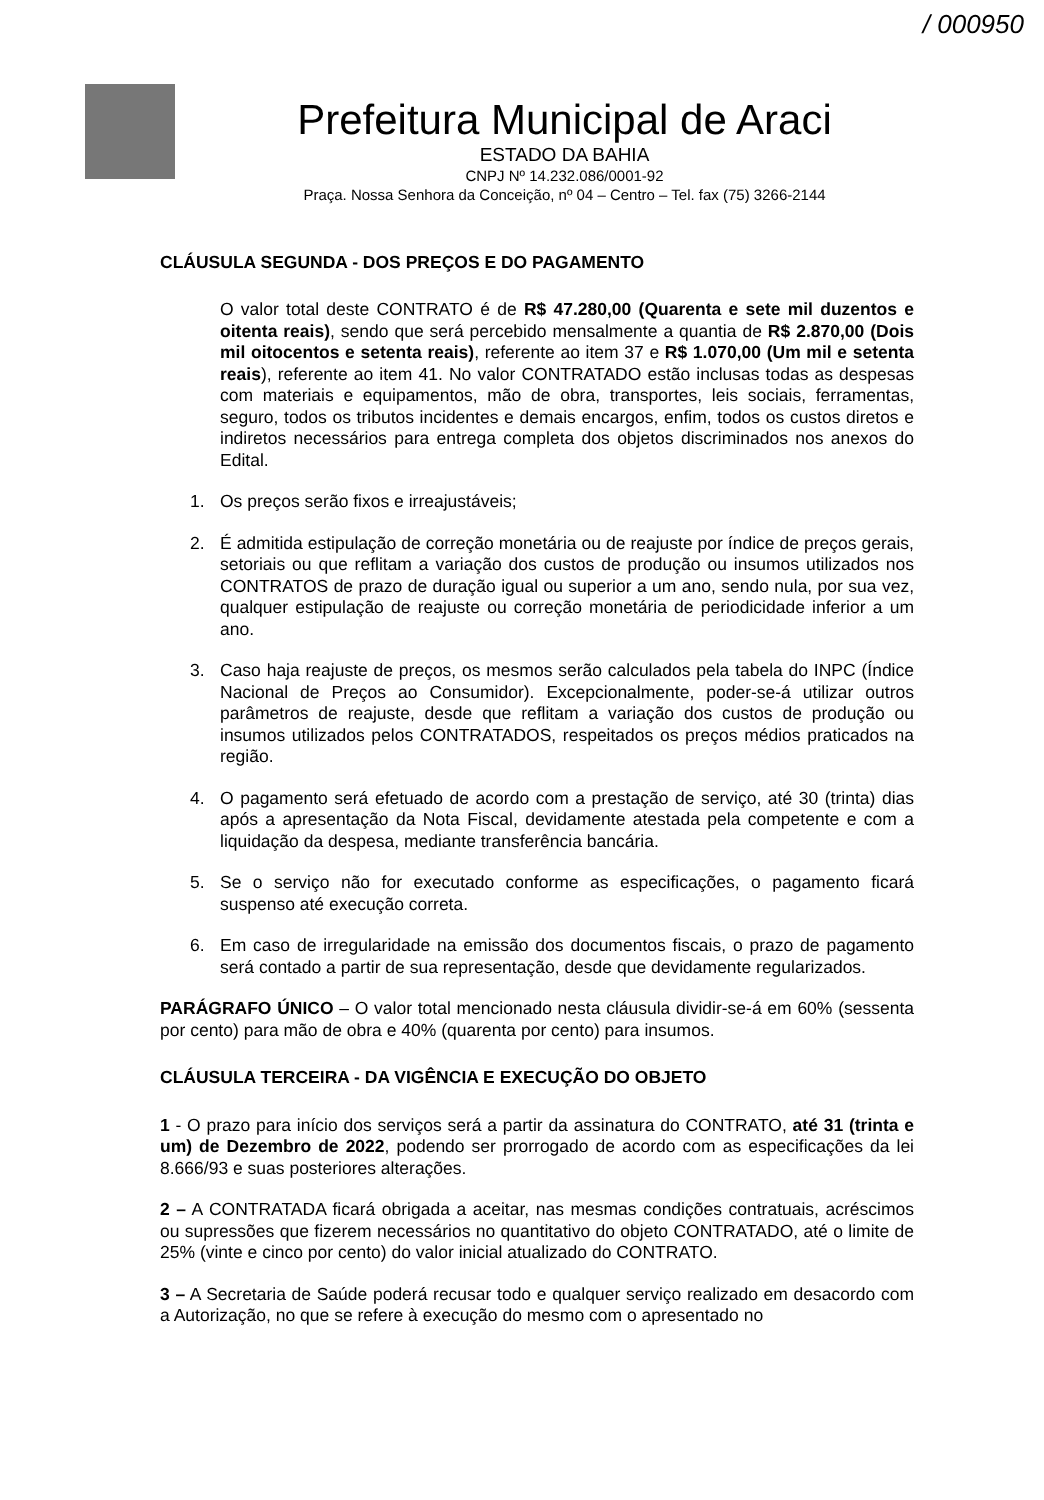/ 000950
Prefeitura Municipal de Araci
ESTADO DA BAHIA
CNPJ Nº 14.232.086/0001-92
Praça. Nossa Senhora da Conceição, nº 04 – Centro – Tel. fax (75) 3266-2144
CLÁUSULA SEGUNDA - DOS PREÇOS E DO PAGAMENTO
O valor total deste CONTRATO é de R$ 47.280,00 (Quarenta e sete mil duzentos e oitenta reais), sendo que será percebido mensalmente a quantia de R$ 2.870,00 (Dois mil oitocentos e setenta reais), referente ao item 37 e R$ 1.070,00 (Um mil e setenta reais), referente ao item 41. No valor CONTRATADO estão inclusas todas as despesas com materiais e equipamentos, mão de obra, transportes, leis sociais, ferramentas, seguro, todos os tributos incidentes e demais encargos, enfim, todos os custos diretos e indiretos necessários para entrega completa dos objetos discriminados nos anexos do Edital.
1. Os preços serão fixos e irreajustáveis;
2. É admitida estipulação de correção monetária ou de reajuste por índice de preços gerais, setoriais ou que reflitam a variação dos custos de produção ou insumos utilizados nos CONTRATOS de prazo de duração igual ou superior a um ano, sendo nula, por sua vez, qualquer estipulação de reajuste ou correção monetária de periodicidade inferior a um ano.
3. Caso haja reajuste de preços, os mesmos serão calculados pela tabela do INPC (Índice Nacional de Preços ao Consumidor). Excepcionalmente, poder-se-á utilizar outros parâmetros de reajuste, desde que reflitam a variação dos custos de produção ou insumos utilizados pelos CONTRATADOS, respeitados os preços médios praticados na região.
4. O pagamento será efetuado de acordo com a prestação de serviço, até 30 (trinta) dias após a apresentação da Nota Fiscal, devidamente atestada pela competente e com a liquidação da despesa, mediante transferência bancária.
5. Se o serviço não for executado conforme as especificações, o pagamento ficará suspenso até execução correta.
6. Em caso de irregularidade na emissão dos documentos fiscais, o prazo de pagamento será contado a partir de sua representação, desde que devidamente regularizados.
PARÁGRAFO ÚNICO – O valor total mencionado nesta cláusula dividir-se-á em 60% (sessenta por cento) para mão de obra e 40% (quarenta por cento) para insumos.
CLÁUSULA TERCEIRA - DA VIGÊNCIA E EXECUÇÃO DO OBJETO
1 - O prazo para início dos serviços será a partir da assinatura do CONTRATO, até 31 (trinta e um) de Dezembro de 2022, podendo ser prorrogado de acordo com as especificações da lei 8.666/93 e suas posteriores alterações.
2 – A CONTRATADA ficará obrigada a aceitar, nas mesmas condições contratuais, acréscimos ou supressões que fizerem necessários no quantitativo do objeto CONTRATADO, até o limite de 25% (vinte e cinco por cento) do valor inicial atualizado do CONTRATO.
3 – A Secretaria de Saúde poderá recusar todo e qualquer serviço realizado em desacordo com a Autorização, no que se refere à execução do mesmo com o apresentado no